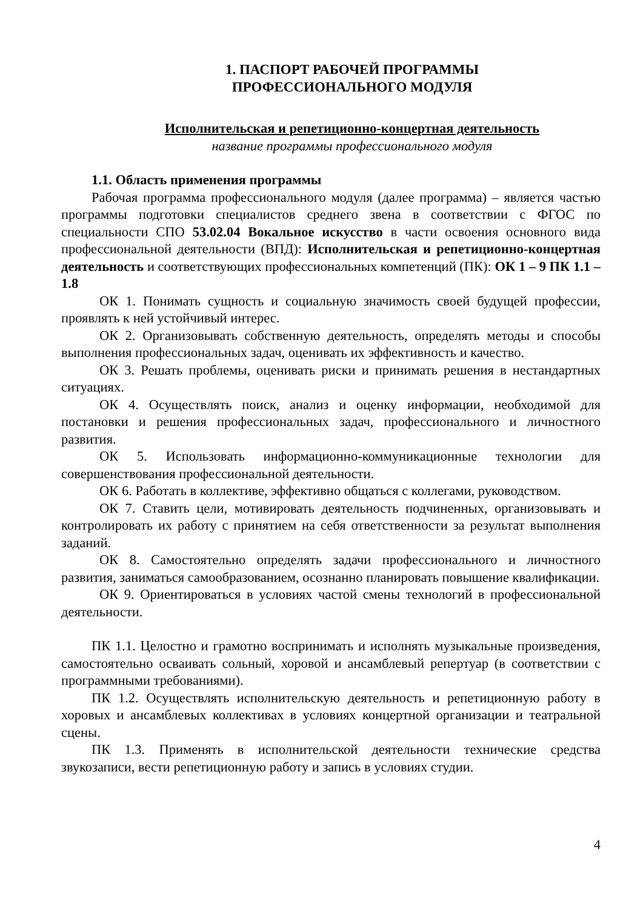1. ПАСПОРТ РАБОЧЕЙ ПРОГРАММЫ
ПРОФЕССИОНАЛЬНОГО МОДУЛЯ
Исполнительская и репетиционно-концертная деятельность
название программы профессионального модуля
1.1. Область применения программы
Рабочая программа профессионального модуля (далее программа) – является частью программы подготовки специалистов среднего звена в соответствии с ФГОС по специальности СПО 53.02.04 Вокальное искусство в части освоения основного вида профессиональной деятельности (ВПД): Исполнительская и репетиционно-концертная деятельность и соответствующих профессиональных компетенций (ПК): ОК 1 – 9 ПК 1.1 –1.8
ОК 1. Понимать сущность и социальную значимость своей будущей профессии, проявлять к ней устойчивый интерес.
ОК 2. Организовывать собственную деятельность, определять методы и способы выполнения профессиональных задач, оценивать их эффективность и качество.
ОК 3. Решать проблемы, оценивать риски и принимать решения в нестандартных ситуациях.
ОК 4. Осуществлять поиск, анализ и оценку информации, необходимой для постановки и решения профессиональных задач, профессионального и личностного развития.
ОК 5. Использовать информационно-коммуникационные технологии для совершенствования профессиональной деятельности.
ОК 6. Работать в коллективе, эффективно общаться с коллегами, руководством.
ОК 7. Ставить цели, мотивировать деятельность подчиненных, организовывать и контролировать их работу с принятием на себя ответственности за результат выполнения заданий.
ОК 8. Самостоятельно определять задачи профессионального и личностного развития, заниматься самообразованием, осознанно планировать повышение квалификации.
ОК 9. Ориентироваться в условиях частой смены технологий в профессиональной деятельности.
ПК 1.1. Целостно и грамотно воспринимать и исполнять музыкальные произведения, самостоятельно осваивать сольный, хоровой и ансамблевый репертуар (в соответствии с программными требованиями).
ПК 1.2. Осуществлять исполнительскую деятельность и репетиционную работу в хоровых и ансамблевых коллективах в условиях концертной организации и театральной сцены.
ПК 1.3. Применять в исполнительской деятельности технические средства звукозаписи, вести репетиционную работу и запись в условиях студии.
4